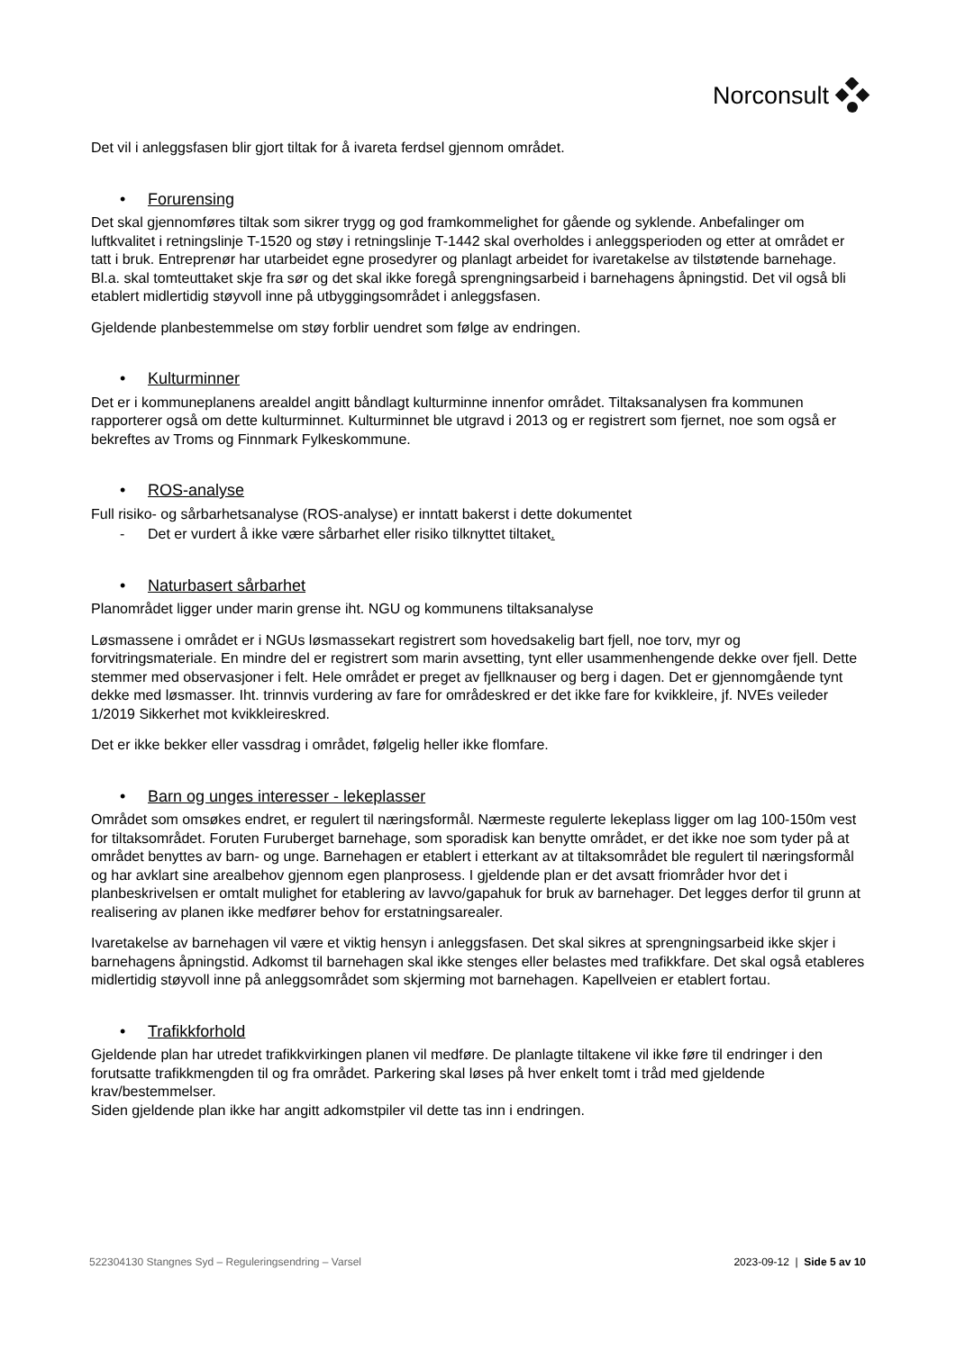Norconsult
Det vil i anleggsfasen blir gjort tiltak for å ivareta ferdsel gjennom området.
• Forurensing
Det skal gjennomføres tiltak som sikrer trygg og god framkommelighet for gående og syklende. Anbefalinger om luftkvalitet i retningslinje T-1520 og støy i retningslinje T-1442 skal overholdes i anleggsperioden og etter at området er tatt i bruk. Entreprenør har utarbeidet egne prosedyrer og planlagt arbeidet for ivaretakelse av tilstøtende barnehage. Bl.a. skal tomteuttaket skje fra sør og det skal ikke foregå sprengningsarbeid i barnehagens åpningstid. Det vil også bli etablert midlertidig støyvoll inne på utbyggingsområdet i anleggsfasen.
Gjeldende planbestemmelse om støy forblir uendret som følge av endringen.
• Kulturminner
Det er i kommuneplanens arealdel angitt båndlagt kulturminne innenfor området. Tiltaksanalysen fra kommunen rapporterer også om dette kulturminnet. Kulturminnet ble utgravd i 2013 og er registrert som fjernet, noe som også er bekreftes av Troms og Finnmark Fylkeskommune.
• ROS-analyse
Full risiko- og sårbarhetsanalyse (ROS-analyse) er inntatt bakerst i dette dokumentet
- Det er vurdert å ikke være sårbarhet eller risiko tilknyttet tiltaket.
• Naturbasert sårbarhet
Planområdet ligger under marin grense iht. NGU og kommunens tiltaksanalyse
Løsmassene i området er i NGUs løsmassekart registrert som hovedsakelig bart fjell, noe torv, myr og forvitringsmateriale. En mindre del er registrert som marin avsetting, tynt eller usammenhengende dekke over fjell. Dette stemmer med observasjoner i felt. Hele området er preget av fjellknauser og berg i dagen. Det er gjennomgående tynt dekke med løsmasser. Iht. trinnvis vurdering av fare for områdeskred er det ikke fare for kvikkleire, jf. NVEs veileder 1/2019 Sikkerhet mot kvikkleireskred.
Det er ikke bekker eller vassdrag i området, følgelig heller ikke flomfare.
• Barn og unges interesser - lekeplasser
Området som omsøkes endret, er regulert til næringsformål. Nærmeste regulerte lekeplass ligger om lag 100-150m vest for tiltaksområdet. Foruten Furuberget barnehage, som sporadisk kan benytte området, er det ikke noe som tyder på at området benyttes av barn- og unge. Barnehagen er etablert i etterkant av at tiltaksområdet ble regulert til næringsformål og har avklart sine arealbehov gjennom egen planprosess. I gjeldende plan er det avsatt friområder hvor det i planbeskrivelsen er omtalt mulighet for etablering av lavvo/gapahuk for bruk av barnehager. Det legges derfor til grunn at realisering av planen ikke medfører behov for erstatningsarealer.
Ivaretakelse av barnehagen vil være et viktig hensyn i anleggsfasen. Det skal sikres at sprengningsarbeid ikke skjer i barnehagens åpningstid. Adkomst til barnehagen skal ikke stenges eller belastes med trafikkfare. Det skal også etableres midlertidig støyvoll inne på anleggsområdet som skjerming mot barnehagen. Kapellveien er etablert fortau.
• Trafikkforhold
Gjeldende plan har utredet trafikkvirkingen planen vil medføre. De planlagte tiltakene vil ikke føre til endringer i den forutsatte trafikkmengden til og fra området. Parkering skal løses på hver enkelt tomt i tråd med gjeldende krav/bestemmelser.
Siden gjeldende plan ikke har angitt adkomstpiler vil dette tas inn i endringen.
522304130 Stangnes Syd – Reguleringsendring – Varsel 2023-09-12 | Side 5 av 10